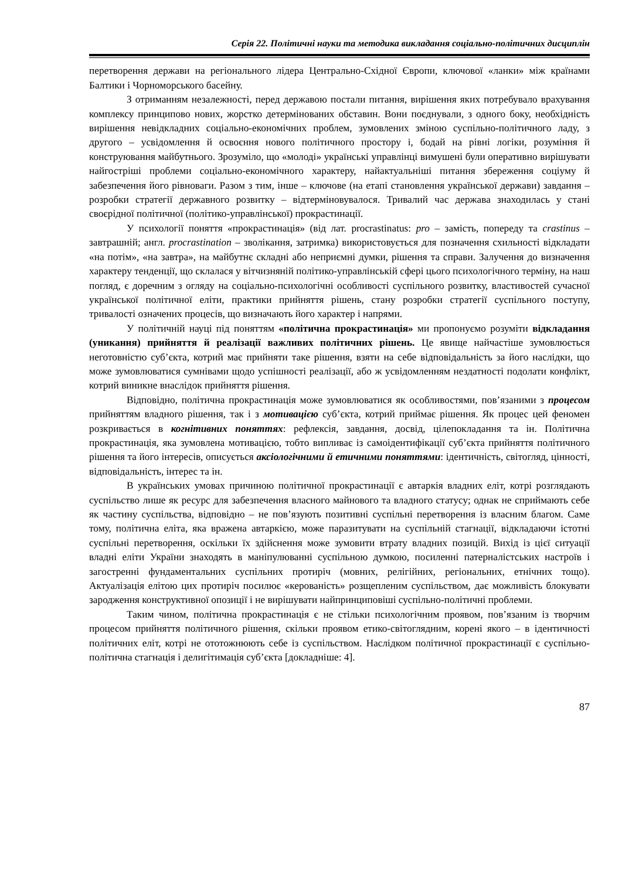Серія 22. Політичні науки та методика викладання соціально-політичних дисциплін
перетворення держави на регіонального лідера Центрально-Східної Європи, ключової «ланки» між країнами Балтики і Чорноморського басейну.
З отриманням незалежності, перед державою постали питання, вирішення яких потребувало врахування комплексу принципово нових, жорстко детермінованих обставин. Вони поєднували, з одного боку, необхідність вирішення невідкладних соціально-економічних проблем, зумовлених зміною суспільно-політичного ладу, з другого – усвідомлення й освоєння нового політичного простору і, бодай на рівні логіки, розуміння й конструювання майбутнього. Зрозуміло, що «молоді» українські управлінці вимушені були оперативно вирішувати найгостріші проблеми соціально-економічного характеру, найактуальніші питання збереження соціуму й забезпечення його рівноваги. Разом з тим, інше – ключове (на етапі становлення української держави) завдання – розробки стратегії державного розвитку – відтерміновувалося. Тривалий час держава знаходилась у стані своєрідної політичної (політико-управлінської) прокрастинації.
У психології поняття «прокрастинація» (від лат. procrastinatus: pro – замість, попереду та crastinus – завтрашній; англ. procrastination – зволікання, затримка) використовується для позначення схильності відкладати «на потім», «на завтра», на майбутнє складні або неприємні думки, рішення та справи. Залучення до визначення характеру тенденції, що склалася у вітчизняній політико-управлінській сфері цього психологічного терміну, на наш погляд, є доречним з огляду на соціально-психологічні особливості суспільного розвитку, властивостей сучасної української політичної еліти, практики прийняття рішень, стану розробки стратегії суспільного поступу, тривалості означених процесів, що визначають його характер і напрями.
У політичній науці під поняттям «політична прокрастинація» ми пропонуємо розуміти відкладання (уникання) прийняття й реалізації важливих політичних рішень. Це явище найчастіше зумовлюється неготовністю суб’єкта, котрий має прийняти таке рішення, взяти на себе відповідальність за його наслідки, що може зумовлюватися сумнівами щодо успішності реалізації, або ж усвідомленням нездатності подолати конфлікт, котрий виникне внаслідок прийняття рішення.
Відповідно, політична прокрастинація може зумовлюватися як особливостями, пов’язаними з процесом прийняттям владного рішення, так і з мотивацією суб’єкта, котрий приймає рішення. Як процес цей феномен розкривається в когнітивних поняттях: рефлексія, завдання, досвід, цілепокладання та ін. Політична прокрастинація, яка зумовлена мотивацією, тобто випливає із самоідентифікації суб’єкта прийняття політичного рішення та його інтересів, описується аксіологічними й етичними поняттями: ідентичність, світогляд, цінності, відповідальність, інтерес та ін.
В українських умовах причиною політичної прокрастинації є автаркія владних еліт, котрі розглядають суспільство лише як ресурс для забезпечення власного майнового та владного статусу; однак не сприймають себе як частину суспільства, відповідно – не пов’язують позитивні суспільні перетворення із власним благом. Саме тому, політична еліта, яка вражена автаркією, може паразитувати на суспільній стагнації, відкладаючи істотні суспільні перетворення, оскільки їх здійснення може зумовити втрату владних позицій. Вихід із цієї ситуації владні еліти України знаходять в маніпулюванні суспільною думкою, посиленні патерналістських настроїв і загостренні фундаментальних суспільних протиріч (мовних, релігійних, регіональних, етнічних тощо). Актуалізація елітою цих протиріч посилює «керованість» розщепленим суспільством, дає можливість блокувати зародження конструктивної опозиції і не вирішувати найпринциповіші суспільно-політичні проблеми.
Таким чином, політична прокрастинація є не стільки психологічним проявом, пов’язаним із творчим процесом прийняття політичного рішення, скільки проявом етико-світоглядним, корені якого – в ідентичності політичних еліт, котрі не ототожнюють себе із суспільством. Наслідком політичної прокрастинації є суспільно-політична стагнація і делигітимація суб’єкта [докладніше: 4].
87